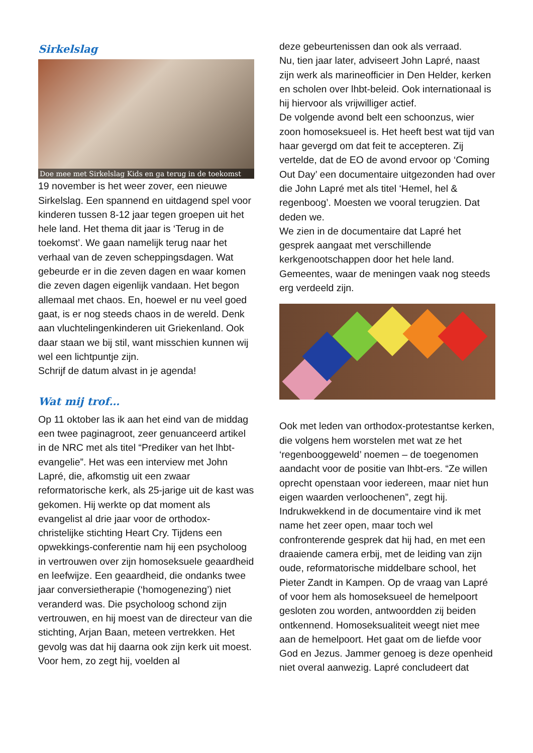Sirkelslag
Doe mee met Sirkelslag Kids en ga terug in de toekomst
19 november is het weer zover, een nieuwe Sirkelslag. Een spannend en uitdagend spel voor kinderen tussen 8-12 jaar tegen groepen uit het hele land. Het thema dit jaar is ‘Terug in de toekomst’. We gaan namelijk terug naar het verhaal van de zeven scheppingsdagen. Wat gebeurde er in die zeven dagen en waar komen die zeven dagen eigenlijk vandaan. Het begon allemaal met chaos. En, hoewel er nu veel goed gaat, is er nog steeds chaos in de wereld. Denk aan vluchtelingenkinderen uit Griekenland. Ook daar staan we bij stil, want misschien kunnen wij wel een lichtpuntje zijn.
Schrijf de datum alvast in je agenda!
Wat mij trof…
Op 11 oktober las ik aan het eind van de middag een twee paginagroot, zeer genuanceerd artikel in de NRC met als titel “Prediker van het lhbt-evangelie”. Het was een interview met John Lapré, die, afkomstig uit een zwaar reformatorische kerk, als 25-jarige uit de kast was gekomen. Hij werkte op dat moment als evangelist al drie jaar voor de orthodox-christelijke stichting Heart Cry. Tijdens een opwekkings-conferentie nam hij een psycholoog in vertrouwen over zijn homoseksuele geaardheid en leefwijze. Een geaardheid, die ondanks twee jaar conversietherapie (‘homogenezing’) niet veranderd was. Die psycholoog schond zijn vertrouwen, en hij moest van de directeur van die stichting, Arjan Baan, meteen vertrekken. Het gevolg was dat hij daarna ook zijn kerk uit moest. Voor hem, zo zegt hij, voelden al
deze gebeurtenissen dan ook als verraad.
Nu, tien jaar later, adviseert John Lapré, naast zijn werk als marineofficier in Den Helder, kerken en scholen over lhbt-beleid. Ook internationaal is hij hiervoor als vrijwilliger actief.
De volgende avond belt een schoonzus, wier zoon homoseksueel is. Het heeft best wat tijd van haar gevergd om dat feit te accepteren. Zij vertelde, dat de EO de avond ervoor op ‘Coming Out Day’ een documentaire uitgezonden had over die John Lapré met als titel ‘Hemel, hel & regenboog’. Moesten we vooral terugzien. Dat deden we.
We zien in de documentaire dat Lapré het gesprek aangaat met verschillende kerkgenootschappen door het hele land. Gemeentes, waar de meningen vaak nog steeds erg verdeeld zijn.
Ook met leden van orthodox-protestantse kerken, die volgens hem worstelen met wat ze het ‘regenbooggeweld’ noemen – de toegenomen aandacht voor de positie van lhbt-ers. “Ze willen oprecht openstaan voor iedereen, maar niet hun eigen waarden verloochenen”, zegt hij.
Indrukwekkend in de documentaire vind ik met name het zeer open, maar toch wel confronterende gesprek dat hij had, en met een draaiende camera erbij, met de leiding van zijn oude, reformatorische middelbare school, het Pieter Zandt in Kampen. Op de vraag van Lapré of voor hem als homoseksueel de hemelpoort gesloten zou worden, antwoordden zij beiden ontkennend. Homoseksualiteit weegt niet mee aan de hemelpoort. Het gaat om de liefde voor God en Jezus. Jammer genoeg is deze openheid niet overal aanwezig. Lapré concludeert dat